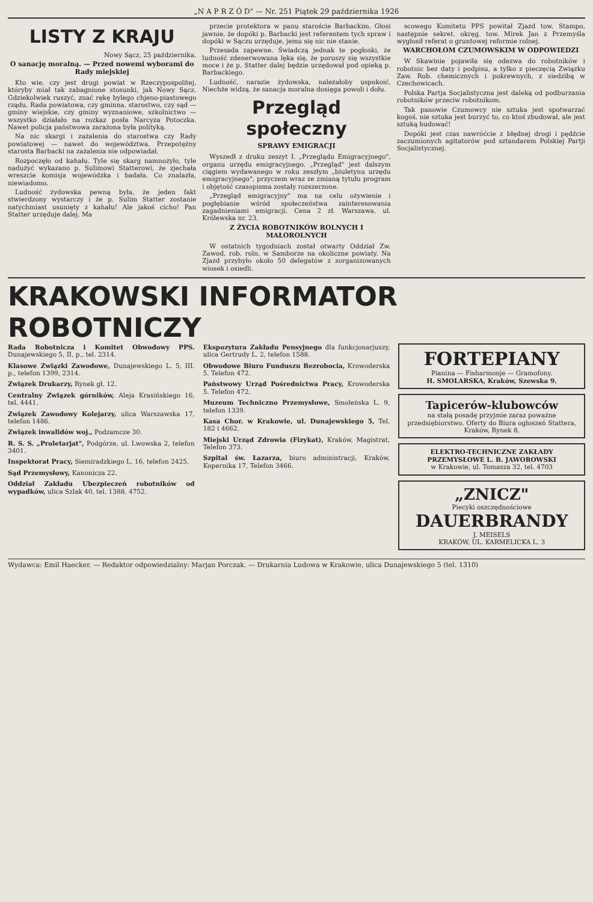„N A P R Z Ó D" — Nr. 251 Piątek 29 października 1926
LISTY Z KRAJU
Nowy Sącz, 25 października.
O sanację moralną. — Przed nowemi wyborami do Rady miejskiej
Kto wie, czy jest drugi powiat w Rzeczypospolitej, któryby miał tak zabagnione stosunki, jak Nowy Sącz. Gdziekolwiek ruszyć, znać rękę bylego chjeno-piastowego rządu. Rada powiatowa, czy gminna, starostwo, czy sąd — gminy wiejskie, czy gminy wyznaniowe, szkolnictwo — wszystko działało na rozkaz posła Narcyza Potoczka. Nawet policja państwowa zarażona była polityką.
Na nic skargi i zażalenia do starostwa czy Rady powiatowej — nawet do województwa. Przepotężny starosta Barbacki na zażalenia nie odpowiadał.
Rozpoczęło od kahału. Tyle się skarg namnożyło, tyle nadużyć wykazano p. Sulimowi Statterowi, że zjechała wreszcie komisja wojewódzka i badała. Co znalazła, niewiadomo.
Ludność żydowska pewną była, że jeden fakt stwierdzony wystarczy i że p. Sulim Statter zostanie natychmiast usunięty z kahału! Ale jakoś cicho! Pan Statter urzęduje dalej. Ma
przecie protektora w panu staroście Barbackim. Głosi jawnie, że dopóki p. Barbacki jest referentem tych spraw i dopóki w Sączu urzęduje, jemu się nic nie stanie.
Przesada zapewne. Świadczą jednak te pogłoski, że ludność zdenerwowana lęka się, że poruszy się wszystkie moce i że p. Statter dalej będzie urzędował pod opieką p. Barbackiego.
Ludność, narazie żydowska, należałoby uspokoić. Niechże widzą, że sanacja moralna dosięga powoli i dołu.
Przegląd społeczny
SPRAWY EMIGRACJI
Wyszedł z druku zeszyt I. „Przeglądu Emigracyjnego", organu urzędu emigracyjnego. „Przegląd" jest dalszym ciągiem wydawanego w roku zeszłym „biuletynu urzędu emigracyjnego", przyczem wraz ze zmianą tytułu program i objętość czasopisma zostały rozszerzone.
„Przegląd emigracyjny" ma na celu ożywienie i pogłębianie wśród społeczeństwa zainteresowania zagadnieniami emigracji. Cena 2 zł. Warszawa, ul. Królewska nr. 23.
Z ŻYCIA ROBOTNIKÓW ROLNYCH I MAŁOROLNYCH
W ostatnich tygodniach został otwarty Oddział Zw. Zawod. rob. roln. w Samborze na okoliczne powiaty. Na Zjazd przybyło około 50 delegatów z zorganizowanych wiosek i osiedli.
scowego Komitetu PPS powitał Zjazd tow. Stampo, następnie sekret. okręg. tow. Mirek Jan z Przemyśla wygłosił referat o gruntowej reformie rolnej.
WARCHOŁOM CZUMOWSKIM W ODPOWIEDZI
W Skawinie pojawiła się odezwa do robotników i robotnic bez daty i podpisu, a tylko z pieczęcią Związku Zaw. Rob. chemicznych i pokrewnych, z siedzibą w Czechowicach.
Polska Partja Socjalistyczna jest daleką od podburzania robotników przeciw robotnikom.
Tak panowie Czumowcy nie sztuka jest spotwarzać kogoś, nie sztuka jest burzyć to, co ktoś zbudował, ale jest sztuką budować!
Dopóki jest czas nawróćcie z błędnej drogi i pędźcie zaczumionych agitatorów pod sztandarem Polskiej Partji Socjalistycznej.
KRAKOWSKI INFORMATOR ROBOTNICZY
Rada Robotnicza i Komitet Obwodowy PPS. Dunajewskiego 5, II. p., tel. 2314.
Klasowe Związki Zawodowe, Dunajewskiego L. 5, III. p., telefon 1399, 2314.
Związek Drukarzy, Rynek gł. 12.
Centralny Związek górników, Aleja Krasińskiego 16, tel. 4441.
Związek Zawodowy Kolejarzy, ulica Warszawska 17, telefon 1486.
Związek inwalidów woj., Podzamcze 30.
R. S. S. „Proletarjat", Podgórze, ul. Lwowska 2, telefon 3401.
Inspektorat Pracy, Siemiradzkiego L. 16, telefon 2425.
Sąd Przemysłowy, Kanonicza 22.
Oddział Zakładu Ubezpieczeń robotników od wypadków, ulica Szlak 40, tel. 1388, 4752.
Ekspozytura Zakładu Pensyjnego dla funkcjonarjuszy, ulica Gertrudy L. 2, telefon 1588.
Obwodowe Biuro Funduszu Bezrobocia, Krowoderska 5. Telefon 472.
Państwowy Urząd Pośrednictwa Pracy, Krowoderska 5. Telefon 472.
Muzeum Techniczno Przemysłowe, Smoleńska L. 9, telefon 1339.
Kasa Chor. w Krakowie, ul. Dunajewskiego 5, Tel. 182 i 4662.
Miejski Urząd Zdrowia (Fizykat), Kraków, Magistrat, Telefon 373.
Szpital św. Łazarza, biuro administracji, Kraków, Kopernika 17, Telefon 3466.
FORTEPIANY
Pianina — Fisharmonje — Gramofony.
H. SMOLARSKA, Kraków, Szewska 9.
Tapicerów-klubowców
na stałą posadę przyjmie zaraz poważne przedsiębiorstwo. Oferty do Biura ogłoszeń Stattera, Kraków, Rynek 8.
ELEKTRO-TECHNICZNE ZAKŁADY PRZEMYSŁOWE L. B. JAWOROWSKI
w Krakowie, ul. Tomasza 32, tel. 4703
„ZNICZ"
Piecyki oszczędnościowe
DAUERBRANDY
J. MEISELS
KRAKÓW, UL. KARMELICKA L. 3
Wydawca: Emil Haecker. — Redaktor odpowiedzialny: Marjan Porczak. — Drukarnia Ludowa w Krakowie, ulica Dunajewskiego 5 (tel. 1310)